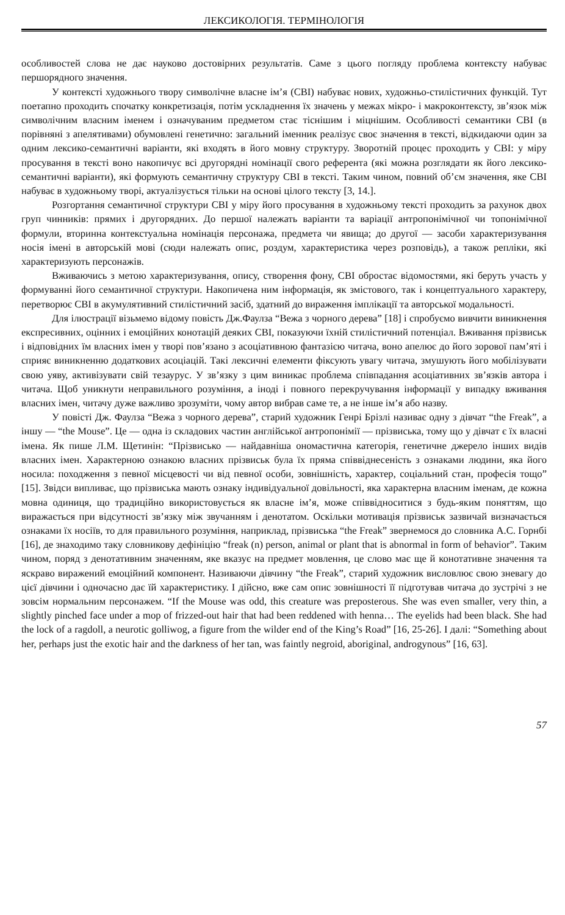ЛЕКСИКОЛОГІЯ. ТЕРМІНОЛОГІЯ
особливостей слова не дає науково достовірних результатів. Саме з цього погляду проблема контексту набуває першорядного значення.
У контексті художнього твору символічне власне ім’я (СВІ) набуває нових, художньо-стилістичних функцій. Тут поетапно проходить спочатку конкретизація, потім ускладнення їх значень у межах мікро- і макроконтексту, зв’язок між символічним власним іменем і означуваним предметом стає тіснішим і міцнішим. Особливості семантики СВІ (в порівняні з апелятивами) обумовлені генетично: загальний іменник реалізує своє значення в тексті, відкидаючи один за одним лексико-семантичні варіанти, які входять в його мовну структуру. Зворотній процес проходить у СВІ: у міру просування в тексті воно накопичує всі другорядні номінації свого референта (які можна розглядати як його лексико-семантичні варіанти), які формують семантичну структуру СВІ в тексті. Таким чином, повний об’єм значення, яке СВІ набуває в художньому творі, актуалізується тільки на основі цілого тексту [3, 14.].
Розгортання семантичної структури СВІ у міру його просування в художньому тексті проходить за рахунок двох груп чинників: прямих і другорядних. До першої належать варіанти та варіації антропонімічної чи топонімічної формули, вторинна контекстуальна номінація персонажа, предмета чи явища; до другої — засоби характеризування носія імені в авторській мові (сюди належать опис, роздум, характеристика через розповідь), а також репліки, які характеризують персонажів.
Вживаючись з метою характеризування, опису, створення фону, СВІ обростає відомостями, які беруть участь у формуванні його семантичної структури. Накопичена ним інформація, як змістового, так і концептуального характеру, перетворює СВІ в акумулятивний стилістичний засіб, здатний до вираження імплікації та авторської модальності.
Для ілюстрації візьмемо відому повість Дж.Фаулза “Вежа з чорного дерева” [18] і спробуємо вивчити виникнення експресивних, оцінних і емоційних конотацій деяких СВІ, показуючи їхній стилістичний потенціал. Вживання прізвиськ і відповідних їм власних імен у творі пов’язано з асоціативною фантазією читача, воно апелює до його зорової пам’яті і сприяє виникненню додаткових асоціацій. Такі лексичні елементи фіксують увагу читача, змушують його мобілізувати свою уяву, активізувати свій тезаурус. У зв’язку з цим виникає проблема співпадання асоціативних зв’язків автора і читача. Щоб уникнути неправильного розуміння, а іноді і повного перекручування інформації у випадку вживання власних імен, читачу дуже важливо зрозуміти, чому автор вибрав саме те, а не інше ім’я або назву.
У повісті Дж. Фаулза “Вежа з чорного дерева”, старий художник Генрі Брізлі називає одну з дівчат “the Freak”, а іншу — “the Mouse”. Це — одна із складових частин англійської антропонімії — прізвиська, тому що у дівчат є їх власні імена. Як пише Л.М. Щетинін: “Прізвисько — найдавніша ономастична категорія, генетичне джерело інших видів власних імен. Характерною ознакою власних прізвиськ була їх пряма співвіднесеність з ознаками людини, яка його носила: походження з певної місцевості чи від певної особи, зовнішність, характер, соціальний стан, професія тощо” [15]. Звідси випливає, що прізвиська мають ознаку індивідуальної довільності, яка характерна власним іменам, де кожна мовна одиниця, що традиційно використовується як власне ім’я, може співвідноситися з будь-яким поняттям, що виражається при відсутності зв’язку між звучанням і денотатом. Оскільки мотивація прізвиськ зазвичай визначається ознаками їх носіїв, то для правильного розуміння, наприклад, прізвиська “the Freak” звернемося до словника А.С. Горнбі [16], де знаходимо таку словникову дефініцію “freak (n) person, animal or plant that is abnormal in form of behavior”. Таким чином, поряд з денотативним значенням, яке вказує на предмет мовлення, це слово має ще й конотативне значення та яскраво виражений емоційний компонент. Називаючи дівчину “the Freak”, старий художник висловлює свою зневагу до цієї дівчини і одночасно дає їй характеристику. І дійсно, вже сам опис зовнішності її підготував читача до зустрічі з не зовсім нормальним персонажем. “If the Mouse was odd, this creature was preposterous. She was even smaller, very thin, a slightly pinched face under a mop of frizzed-out hair that had been reddened with henna… The eyelids had been black. She had the lock of a ragdoll, a neurotic golliwog, a figure from the wilder end of the King’s Road” [16, 25-26]. І далі: “Something about her, perhaps just the exotic hair and the darkness of her tan, was faintly negroid, aboriginal, androgynous” [16, 63].
57